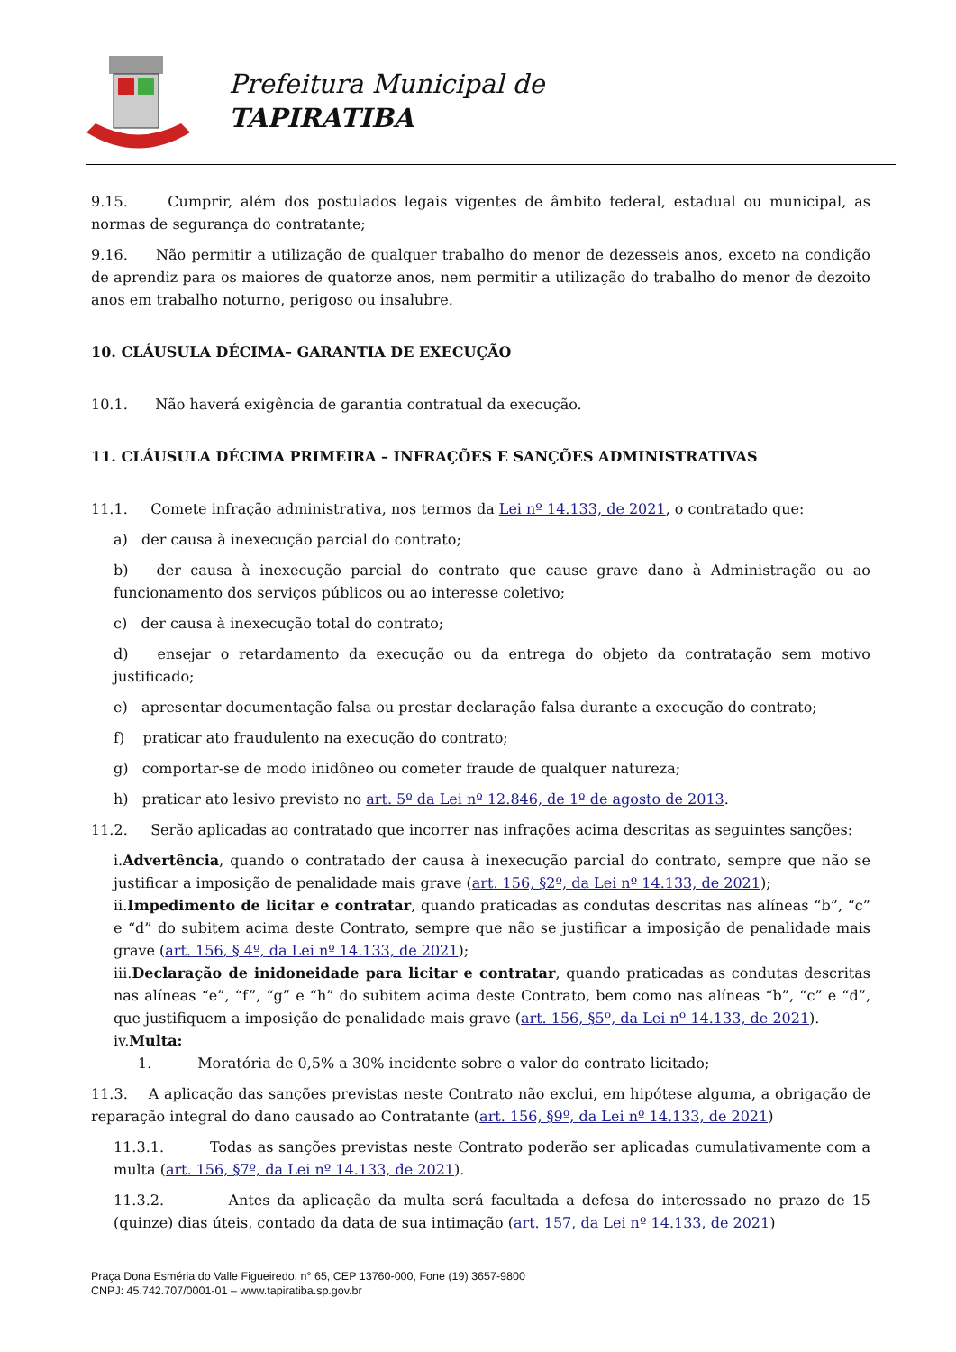Prefeitura Municipal de
TAPIRATIBA
9.15. Cumprir, além dos postulados legais vigentes de âmbito federal, estadual ou municipal, as normas de segurança do contratante;
9.16. Não permitir a utilização de qualquer trabalho do menor de dezesseis anos, exceto na condição de aprendiz para os maiores de quatorze anos, nem permitir a utilização do trabalho do menor de dezoito anos em trabalho noturno, perigoso ou insalubre.
10. CLÁUSULA DÉCIMA– GARANTIA DE EXECUÇÃO
10.1. Não haverá exigência de garantia contratual da execução.
11. CLÁUSULA DÉCIMA PRIMEIRA – INFRAÇÕES E SANÇÕES ADMINISTRATIVAS
11.1. Comete infração administrativa, nos termos da Lei nº 14.133, de 2021, o contratado que:
a) der causa à inexecução parcial do contrato;
b) der causa à inexecução parcial do contrato que cause grave dano à Administração ou ao funcionamento dos serviços públicos ou ao interesse coletivo;
c) der causa à inexecução total do contrato;
d) ensejar o retardamento da execução ou da entrega do objeto da contratação sem motivo justificado;
e) apresentar documentação falsa ou prestar declaração falsa durante a execução do contrato;
f) praticar ato fraudulento na execução do contrato;
g) comportar-se de modo inidôneo ou cometer fraude de qualquer natureza;
h) praticar ato lesivo previsto no art. 5º da Lei nº 12.846, de 1º de agosto de 2013.
11.2. Serão aplicadas ao contratado que incorrer nas infrações acima descritas as seguintes sanções:
i.Advertência, quando o contratado der causa à inexecução parcial do contrato, sempre que não se justificar a imposição de penalidade mais grave (art. 156, §2º, da Lei nº 14.133, de 2021);
ii.Impedimento de licitar e contratar, quando praticadas as condutas descritas nas alíneas “b”, “c” e “d” do subitem acima deste Contrato, sempre que não se justificar a imposição de penalidade mais grave (art. 156, § 4º, da Lei nº 14.133, de 2021);
iii.Declaração de inidoneidade para licitar e contratar, quando praticadas as condutas descritas nas alíneas “e”, “f”, “g” e “h” do subitem acima deste Contrato, bem como nas alíneas “b”, “c” e “d”, que justifiquem a imposição de penalidade mais grave (art. 156, §5º, da Lei nº 14.133, de 2021).
iv.Multa:
1. Moratória de 0,5% a 30% incidente sobre o valor do contrato licitado;
11.3. A aplicação das sanções previstas neste Contrato não exclui, em hipótese alguma, a obrigação de reparação integral do dano causado ao Contratante (art. 156, §9º, da Lei nº 14.133, de 2021)
11.3.1. Todas as sanções previstas neste Contrato poderão ser aplicadas cumulativamente com a multa (art. 156, §7º, da Lei nº 14.133, de 2021).
11.3.2. Antes da aplicação da multa será facultada a defesa do interessado no prazo de 15 (quinze) dias úteis, contado da data de sua intimação (art. 157, da Lei nº 14.133, de 2021)
Praça Dona Esméria do Valle Figueiredo, n° 65, CEP 13760-000, Fone (19) 3657-9800
CNPJ: 45.742.707/0001-01 – www.tapiratiba.sp.gov.br